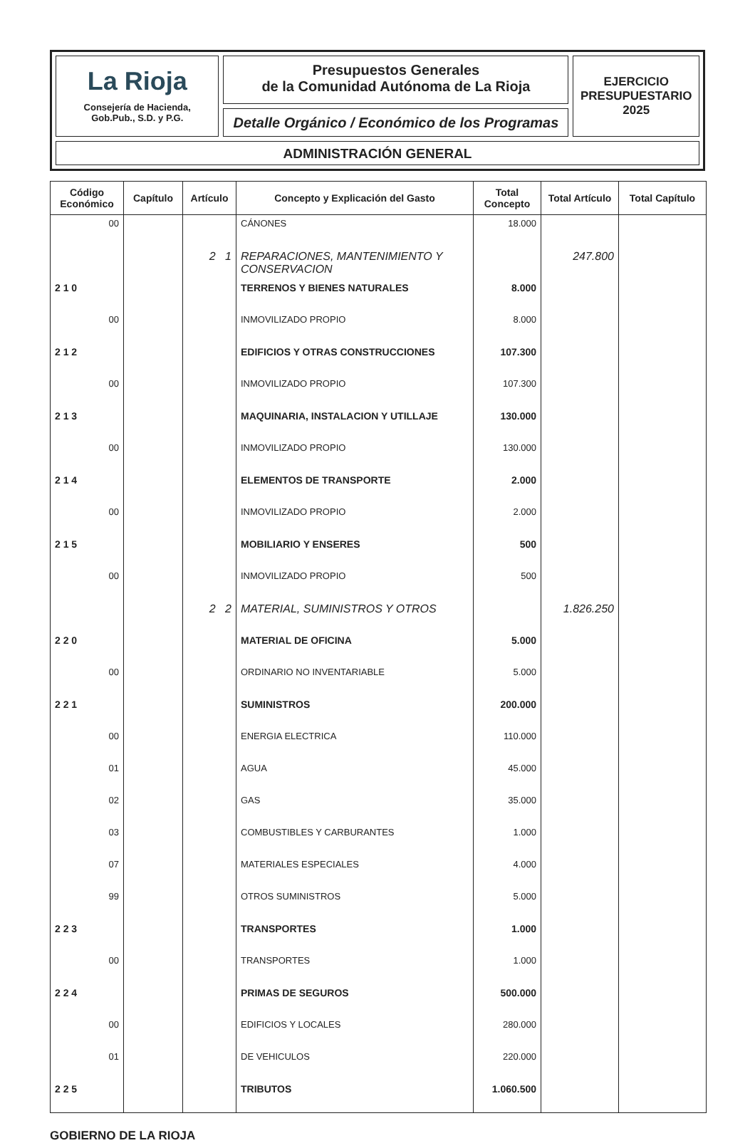La Rioja
Consejería de Hacienda,
Gob.Pub., S.D. y P.G.
Presupuestos Generales
de la Comunidad Autónoma de La Rioja
Detalle Orgánico / Económico de los Programas
EJERCICIO
PRESUPUESTARIO
2025
ADMINISTRACIÓN GENERAL
| Código Económico | Capítulo | Artículo | Concepto y Explicación del Gasto | Total Concepto | Total Artículo | Total Capítulo |
| --- | --- | --- | --- | --- | --- | --- |
| 00 | | | CÁNONES | 18.000 | | |
| | | 2 1 | REPARACIONES, MANTENIMIENTO Y CONSERVACION | | 247.800 | |
| 2 1 0 | | | TERRENOS Y BIENES NATURALES | 8.000 | | |
| 00 | | | INMOVILIZADO PROPIO | 8.000 | | |
| 2 1 2 | | | EDIFICIOS Y OTRAS CONSTRUCCIONES | 107.300 | | |
| 00 | | | INMOVILIZADO PROPIO | 107.300 | | |
| 2 1 3 | | | MAQUINARIA, INSTALACION Y UTILLAJE | 130.000 | | |
| 00 | | | INMOVILIZADO PROPIO | 130.000 | | |
| 2 1 4 | | | ELEMENTOS DE TRANSPORTE | 2.000 | | |
| 00 | | | INMOVILIZADO PROPIO | 2.000 | | |
| 2 1 5 | | | MOBILIARIO Y ENSERES | 500 | | |
| 00 | | | INMOVILIZADO PROPIO | 500 | | |
| | | 2 2 | MATERIAL, SUMINISTROS Y OTROS | | 1.826.250 | |
| 2 2 0 | | | MATERIAL DE OFICINA | 5.000 | | |
| 00 | | | ORDINARIO NO INVENTARIABLE | 5.000 | | |
| 2 2 1 | | | SUMINISTROS | 200.000 | | |
| 00 | | | ENERGIA ELECTRICA | 110.000 | | |
| 01 | | | AGUA | 45.000 | | |
| 02 | | | GAS | 35.000 | | |
| 03 | | | COMBUSTIBLES Y CARBURANTES | 1.000 | | |
| 07 | | | MATERIALES ESPECIALES | 4.000 | | |
| 99 | | | OTROS SUMINISTROS | 5.000 | | |
| 2 2 3 | | | TRANSPORTES | 1.000 | | |
| 00 | | | TRANSPORTES | 1.000 | | |
| 2 2 4 | | | PRIMAS DE SEGUROS | 500.000 | | |
| 00 | | | EDIFICIOS Y LOCALES | 280.000 | | |
| 01 | | | DE VEHICULOS | 220.000 | | |
| 2 2 5 | | | TRIBUTOS | 1.060.500 | | |
GOBIERNO DE LA RIOJA